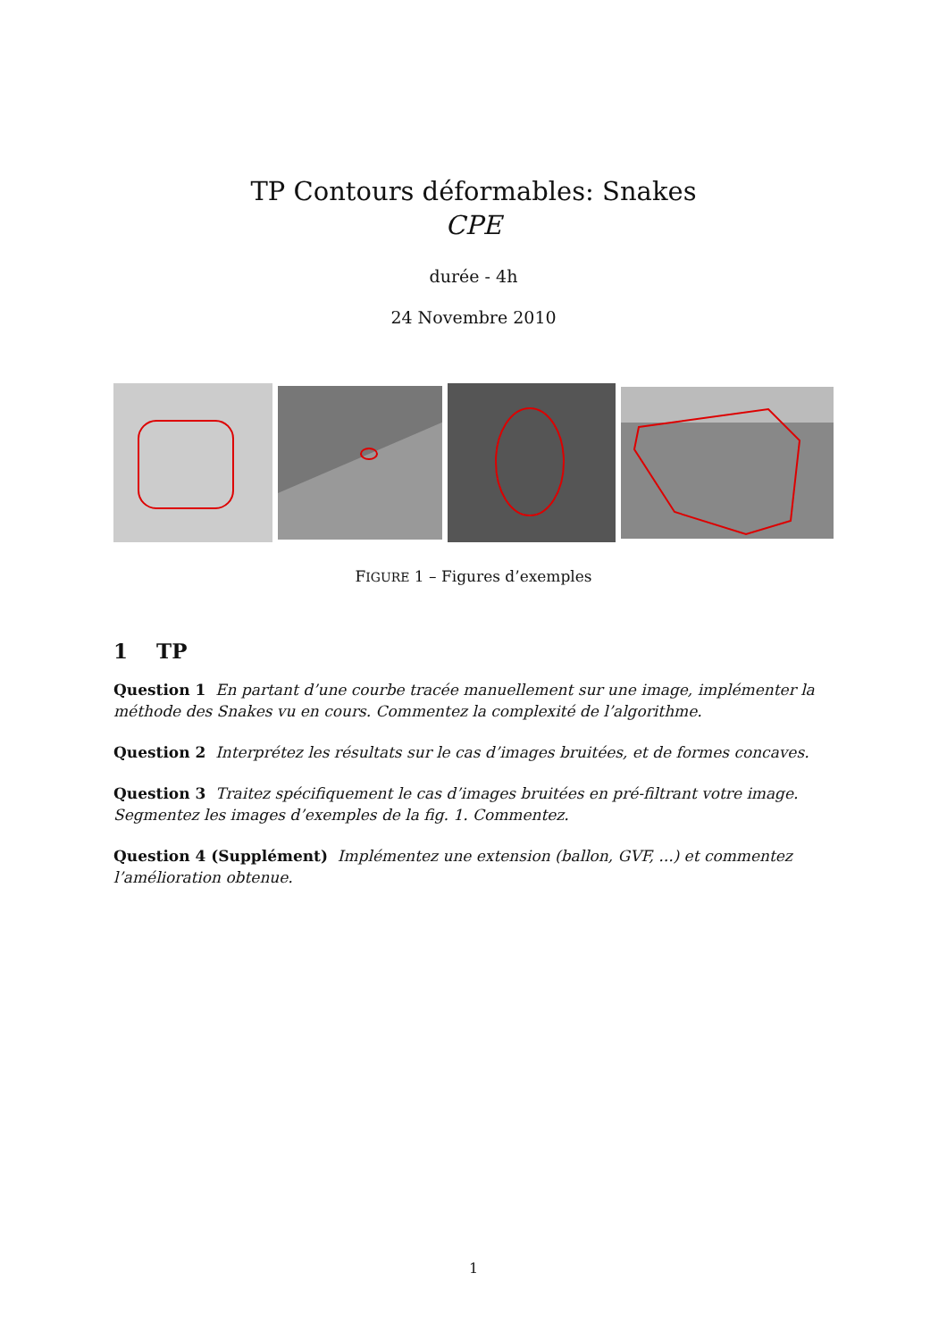TP Contours déformables: Snakes
CPE
durée - 4h
24 Novembre 2010
FIGURE 1 – Figures d’exemples
1 TP
Question 1 En partant d’une courbe tracée manuellement sur une image, implémenter la méthode des Snakes vu en cours. Commentez la complexité de l’algorithme.
Question 2 Interprétez les résultats sur le cas d’images bruitées, et de formes concaves.
Question 3 Traitez spécifiquement le cas d’images bruitées en pré-filtrant votre image. Segmentez les images d’exemples de la fig. 1. Commentez.
Question 4 (Supplément) Implémentez une extension (ballon, GVF, ...) et commentez l’amélioration obtenue.
1